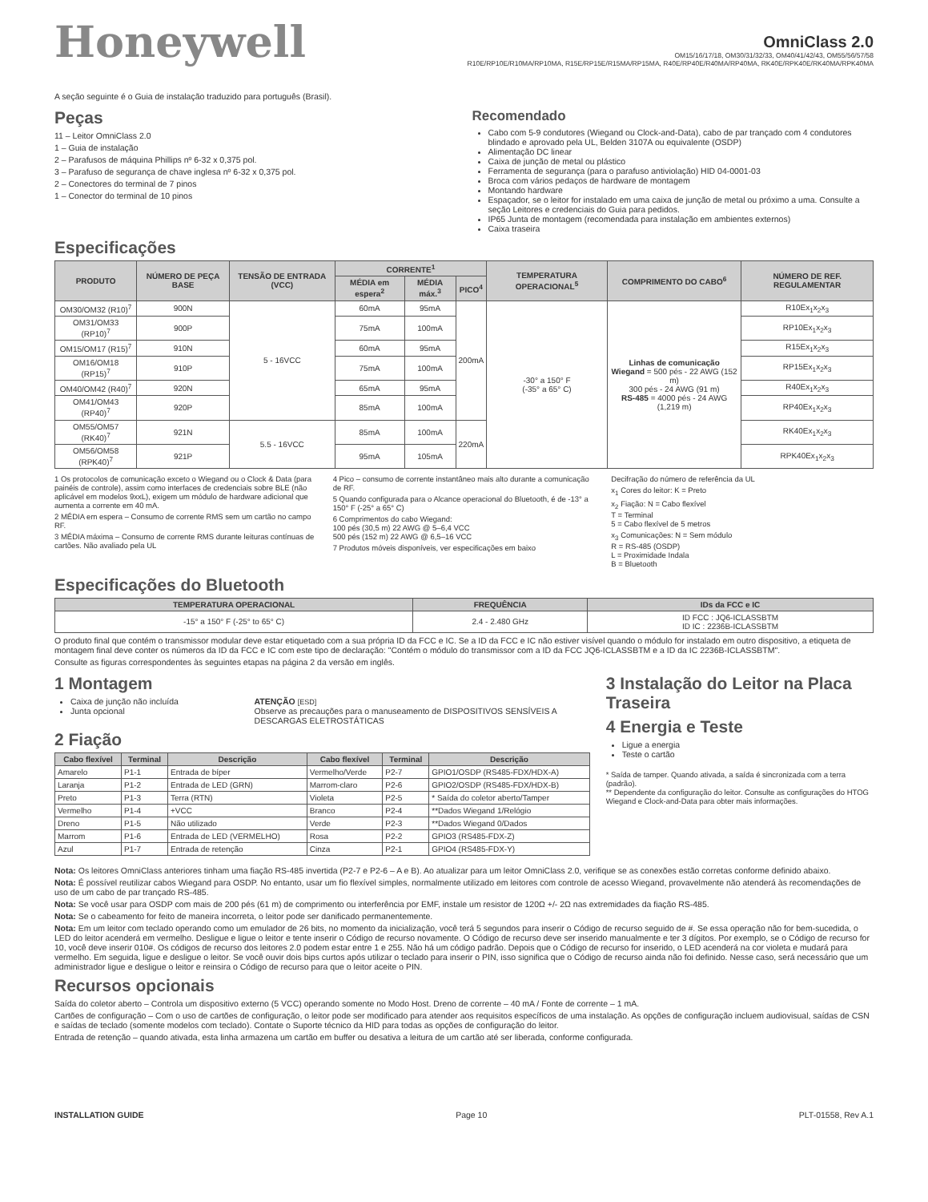Honeywell
OmniClass 2.0
OM15/16/17/18, OM30/31/32/33, OM40/41/42/43, OM55/56/57/58
R10E/RP10E/R10MA/RP10MA, R15E/RP15E/R15MA/RP15MA, R40E/RP40E/R40MA/RP40MA, RK40E/RPK40E/RK40MA/RPK40MA
A seção seguinte é o Guia de instalação traduzido para português (Brasil).
Peças
11 – Leitor OmniClass 2.0
1 – Guia de instalação
2 – Parafusos de máquina Phillips nº 6-32 x 0,375 pol.
3 – Parafuso de segurança de chave inglesa nº 6-32 x 0,375 pol.
2 – Conectores do terminal de 7 pinos
1 – Conector do terminal de 10 pinos
Recomendado
Cabo com 5-9 condutores (Wiegand ou Clock-and-Data), cabo de par trançado com 4 condutores blindado e aprovado pela UL, Belden 3107A ou equivalente (OSDP)
Alimentação DC linear
Caixa de junção de metal ou plástico
Ferramenta de segurança (para o parafuso antiviolação) HID 04-0001-03
Broca com vários pedaços de hardware de montagem
Montando hardware
Espaçador, se o leitor for instalado em uma caixa de junção de metal ou próximo a uma. Consulte a seção Leitores e credenciais do Guia para pedidos.
IP65 Junta de montagem (recomendada para instalação em ambientes externos)
Caixa traseira
Especificações
| PRODUTO | NÚMERO DE PEÇA BASE | TENSÃO DE ENTRADA (VCC) | CORRENTE<sup>1</sup> | | | TEMPERATURA OPERACIONAL<sup>5</sup> | COMPRIMENTO DO CABO<sup>6</sup> | NÚMERO DE REF. REGULAMENTAR |
| --- | --- | --- | --- | --- | --- | --- | --- | --- |
| | | | MÉDIA em espera<sup>2</sup> | MÉDIA máx.<sup>3</sup> | PICO<sup>4</sup> | | | |
| OM30/OM32 (R10)<sup>7</sup> | 900N | 5 - 16VCC | 60mA | 95mA | 200mA | -30° a 150° F (-35° a 65° C) | Linhas de comunicação Wiegand = 500 pés - 22 AWG (152 m) 300 pés - 24 AWG (91 m) RS-485 = 4000 pés - 24 AWG (1,219 m) | R10Ex<sub>1</sub>x<sub>2</sub>x<sub>3</sub> |
| OM31/OM33 (RP10)<sup>7</sup> | 900P | | 75mA | 100mA | | | | RP10Ex<sub>1</sub>x<sub>2</sub>x<sub>3</sub> |
| OM15/OM17 (R15)<sup>7</sup> | 910N | | 60mA | 95mA | | | | R15Ex<sub>1</sub>x<sub>2</sub>x<sub>3</sub> |
| OM16/OM18 (RP15)<sup>7</sup> | 910P | | 75mA | 100mA | | | | RP15Ex<sub>1</sub>x<sub>2</sub>x<sub>3</sub> |
| OM40/OM42 (R40)<sup>7</sup> | 920N | | 65mA | 95mA | | | | R40Ex<sub>1</sub>x<sub>2</sub>x<sub>3</sub> |
| OM41/OM43 (RP40)<sup>7</sup> | 920P | | 85mA | 100mA | | | | RP40Ex<sub>1</sub>x<sub>2</sub>x<sub>3</sub> |
| OM55/OM57 (RK40)<sup>7</sup> | 921N | 5.5 - 16VCC | 85mA | 100mA | 220mA | | | RK40Ex<sub>1</sub>x<sub>2</sub>x<sub>3</sub> |
| OM56/OM58 (RPK40)<sup>7</sup> | 921P | | 95mA | 105mA | | | | RPK40Ex<sub>1</sub>x<sub>2</sub>x<sub>3</sub> |
1 Os protocolos de comunicação exceto o Wiegand ou o Clock & Data (para painéis de controle), assim como interfaces de credenciais sobre BLE (não aplicável em modelos 9xxL), exigem um módulo de hardware adicional que aumenta a corrente em 40 mA.
2 MÉDIA em espera – Consumo de corrente RMS sem um cartão no campo RF.
3 MÉDIA máxima – Consumo de corrente RMS durante leituras contínuas de cartões. Não avaliado pela UL
4 Pico – consumo de corrente instantâneo mais alto durante a comunicação de RF.
5 Quando configurada para o Alcance operacional do Bluetooth, é de -13° a 150° F (-25° a 65° C)
6 Comprimentos do cabo Wiegand:
100 pés (30,5 m) 22 AWG @ 5–6,4 VCC
500 pés (152 m) 22 AWG @ 6,5–16 VCC
7 Produtos móveis disponíveis, ver especificações em baixo
Decifração do número de referência da UL
x<sub>1</sub> Cores do leitor: K = Preto
x<sub>2</sub> Fiação: N = Cabo flexível
T = Terminal
5 = Cabo flexível de 5 metros
x<sub>3</sub> Comunicações: N = Sem módulo
R = RS-485 (OSDP)
L = Proximidade Indala
B = Bluetooth
Especificações do Bluetooth
| TEMPERATURA OPERACIONAL | FREQUÊNCIA | IDs da FCC e IC |
| --- | --- | --- |
| -15° a 150° F (-25° to 65° C) | 2.4 - 2.480 GHz | ID FCC : JQ6-ICLASSBTM ID IC : 2236B-ICLASSBTM |
O produto final que contém o transmissor modular deve estar etiquetado com a sua própria ID da FCC e IC. Se a ID da FCC e IC não estiver visível quando o módulo for instalado em outro dispositivo, a etiqueta de montagem final deve conter os números da ID da FCC e IC com este tipo de declaração: "Contém o módulo do transmissor com a ID da FCC JQ6-ICLASSBTM e a ID da IC 2236B-ICLASSBTM".
Consulte as figuras correspondentes às seguintes etapas na página 2 da versão em inglês.
1 Montagem
Caixa de junção não incluída
Junta opcional
ATENÇÃO [ESD]
Observe as precauções para o manuseamento de DISPOSITIVOS SENSÍVEIS A DESCARGAS ELETROSTÁTICAS
2 Fiação
| Cabo flexível | Terminal | Descrição | Cabo flexível | Terminal | Descrição |
| --- | --- | --- | --- | --- | --- |
| Amarelo | P1-1 | Entrada de bíper | Vermelho/Verde | P2-7 | GPIO1/OSDP (RS485-FDX/HDX-A) |
| Laranja | P1-2 | Entrada de LED (GRN) | Marrom-claro | P2-6 | GPIO2/OSDP (RS485-FDX/HDX-B) |
| Preto | P1-3 | Terra (RTN) | Violeta | P2-5 | * Saída do coletor aberto/Tamper |
| Vermelho | P1-4 | +VCC | Branco | P2-4 | **Dados Wiegand 1/Relógio |
| Dreno | P1-5 | Não utilizado | Verde | P2-3 | **Dados Wiegand 0/Dados |
| Marrom | P1-6 | Entrada de LED (VERMELHO) | Rosa | P2-2 | GPIO3 (RS485-FDX-Z) |
| Azul | P1-7 | Entrada de retenção | Cinza | P2-1 | GPIO4 (RS485-FDX-Y) |
3 Instalação do Leitor na Placa Traseira
4 Energia e Teste
Ligue a energia
Teste o cartão
* Saída de tamper. Quando ativada, a saída é sincronizada com a terra (padrão).
** Dependente da configuração do leitor. Consulte as configurações do HTOG Wiegand e Clock-and-Data para obter mais informações.
Nota: Os leitores OmniClass anteriores tinham uma fiação RS-485 invertida (P2-7 e P2-6 – A e B). Ao atualizar para um leitor OmniClass 2.0, verifique se as conexões estão corretas conforme definido abaixo.
Nota: É possível reutilizar cabos Wiegand para OSDP. No entanto, usar um fio flexível simples, normalmente utilizado em leitores com controle de acesso Wiegand, provavelmente não atenderá às recomendações de uso de um cabo de par trançado RS-485.
Nota: Se você usar para OSDP com mais de 200 pés (61 m) de comprimento ou interferência por EMF, instale um resistor de 120Ω +/- 2Ω nas extremidades da fiação RS-485.
Nota: Se o cabeamento for feito de maneira incorreta, o leitor pode ser danificado permanentemente.
Nota: Em um leitor com teclado operando como um emulador de 26 bits, no momento da inicialização, você terá 5 segundos para inserir o Código de recurso seguido de #. Se essa operação não for bem-sucedida, o LED do leitor acenderá em vermelho. Desligue e ligue o leitor e tente inserir o Código de recurso novamente. O Código de recurso deve ser inserido manualmente e ter 3 dígitos. Por exemplo, se o Código de recurso for 10, você deve inserir 010#. Os códigos de recurso dos leitores 2.0 podem estar entre 1 e 255. Não há um código padrão. Depois que o Código de recurso for inserido, o LED acenderá na cor violeta e mudará para vermelho. Em seguida, ligue e desligue o leitor. Se você ouvir dois bips curtos após utilizar o teclado para inserir o PIN, isso significa que o Código de recurso ainda não foi definido. Nesse caso, será necessário que um administrador ligue e desligue o leitor e reinsira o Código de recurso para que o leitor aceite o PIN.
Recursos opcionais
Saída do coletor aberto – Controla um dispositivo externo (5 VCC) operando somente no Modo Host. Dreno de corrente – 40 mA / Fonte de corrente – 1 mA.
Cartões de configuração – Com o uso de cartões de configuração, o leitor pode ser modificado para atender aos requisitos específicos de uma instalação. As opções de configuração incluem audiovisual, saídas de CSN e saídas de teclado (somente modelos com teclado). Contate o Suporte técnico da HID para todas as opções de configuração do leitor.
Entrada de retenção – quando ativada, esta linha armazena um cartão em buffer ou desativa a leitura de um cartão até ser liberada, conforme configurada.
INSTALLATION GUIDE Page 10 PLT-01558, Rev A.1